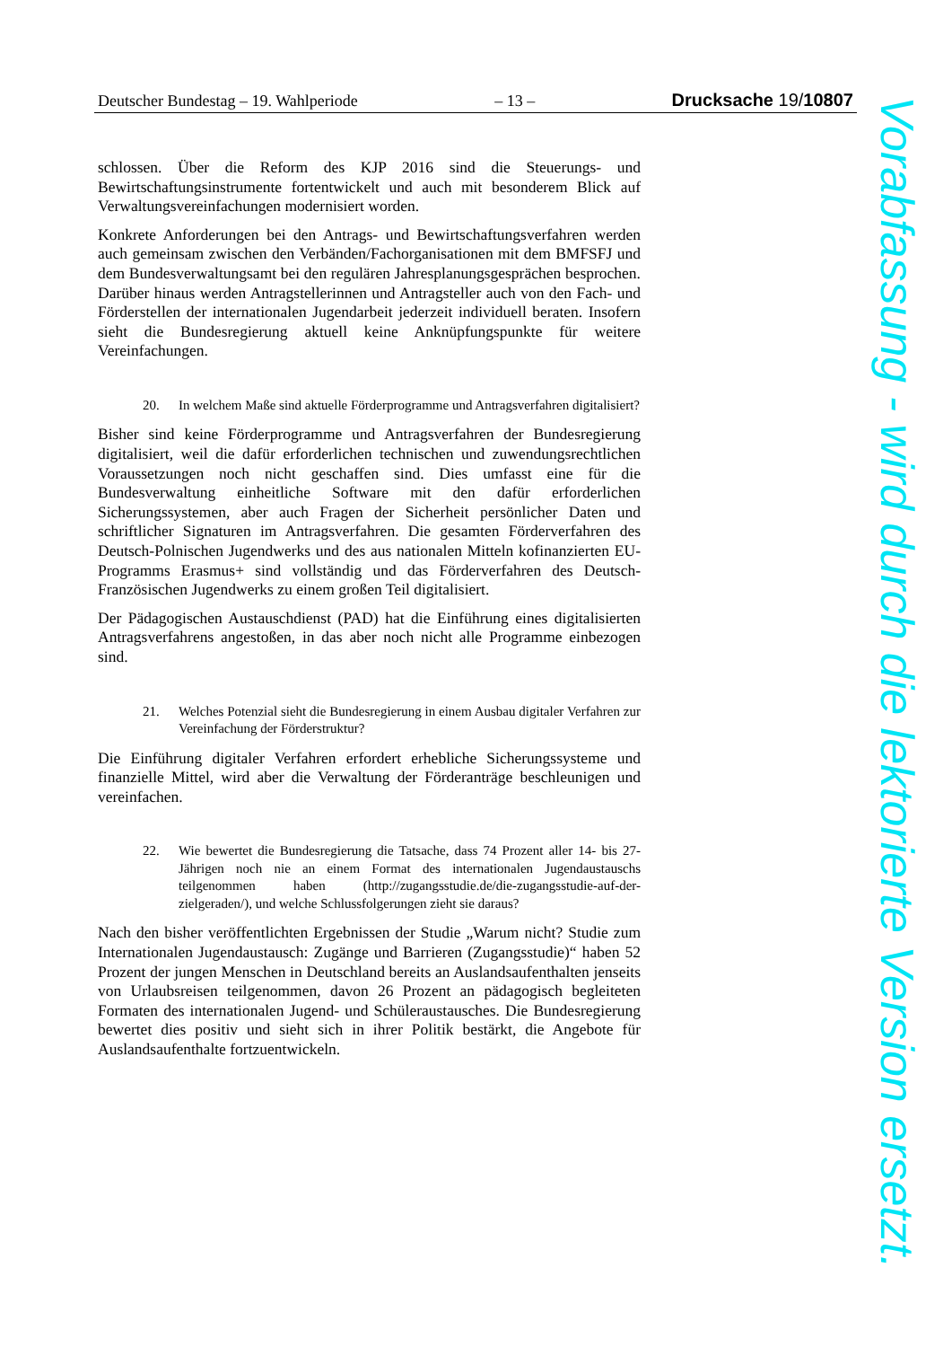Deutscher Bundestag – 19. Wahlperiode – 13 – Drucksache 19/10807
schlossen. Über die Reform des KJP 2016 sind die Steuerungs- und Bewirtschaftungsinstrumente fortentwickelt und auch mit besonderem Blick auf Verwaltungsvereinfachungen modernisiert worden.
Konkrete Anforderungen bei den Antrags- und Bewirtschaftungsverfahren werden auch gemeinsam zwischen den Verbänden/Fachorganisationen mit dem BMFSFJ und dem Bundesverwaltungsamt bei den regulären Jahresplanungsgesprächen besprochen. Darüber hinaus werden Antragstellerinnen und Antragsteller auch von den Fach- und Förderstellen der internationalen Jugendarbeit jederzeit individuell beraten. Insofern sieht die Bundesregierung aktuell keine Anknüpfungspunkte für weitere Vereinfachungen.
20. In welchem Maße sind aktuelle Förderprogramme und Antragsverfahren digitalisiert?
Bisher sind keine Förderprogramme und Antragsverfahren der Bundesregierung digitalisiert, weil die dafür erforderlichen technischen und zuwendungsrechtlichen Voraussetzungen noch nicht geschaffen sind. Dies umfasst eine für die Bundesverwaltung einheitliche Software mit den dafür erforderlichen Sicherungssystemen, aber auch Fragen der Sicherheit persönlicher Daten und schriftlicher Signaturen im Antragsverfahren. Die gesamten Förderverfahren des Deutsch-Polnischen Jugendwerks und des aus nationalen Mitteln kofinanzierten EU-Programms Erasmus+ sind vollständig und das Förderverfahren des Deutsch-Französischen Jugendwerks zu einem großen Teil digitalisiert.
Der Pädagogischen Austauschdienst (PAD) hat die Einführung eines digitalisierten Antragsverfahrens angestoßen, in das aber noch nicht alle Programme einbezogen sind.
21. Welches Potenzial sieht die Bundesregierung in einem Ausbau digitaler Verfahren zur Vereinfachung der Förderstruktur?
Die Einführung digitaler Verfahren erfordert erhebliche Sicherungssysteme und finanzielle Mittel, wird aber die Verwaltung der Förderanträge beschleunigen und vereinfachen.
22. Wie bewertet die Bundesregierung die Tatsache, dass 74 Prozent aller 14- bis 27-Jährigen noch nie an einem Format des internationalen Jugendaustauschs teilgenommen haben (http://zugangsstudie.de/die-zugangsstudie-auf-der-zielgeraden/), und welche Schlussfolgerungen zieht sie daraus?
Nach den bisher veröffentlichten Ergebnissen der Studie „Warum nicht? Studie zum Internationalen Jugendaustausch: Zugänge und Barrieren (Zugangsstudie)“ haben 52 Prozent der jungen Menschen in Deutschland bereits an Auslandsaufenthalten jenseits von Urlaubsreisen teilgenommen, davon 26 Prozent an pädagogisch begleiteten Formaten des internationalen Jugend- und Schüleraustausches. Die Bundesregierung bewertet dies positiv und sieht sich in ihrer Politik bestärkt, die Angebote für Auslandsaufenthalte fortzuentwickeln.
Vorabfassung - wird durch die lektorierte Version ersetzt.